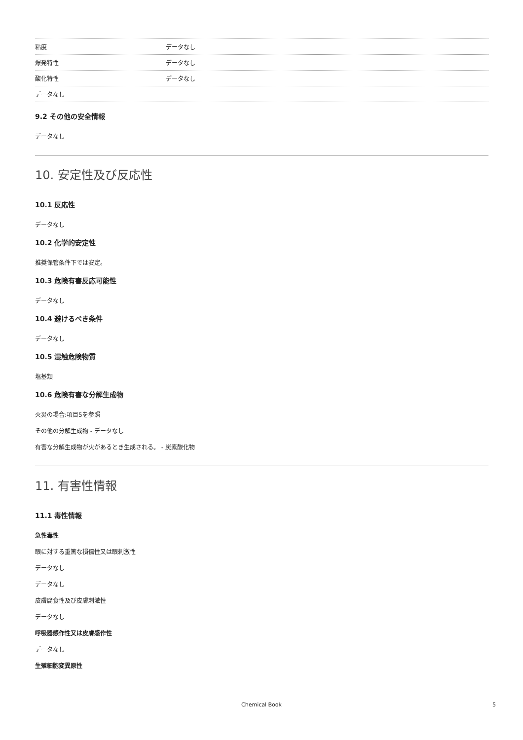| 粘度 | データなし |
| 爆発特性 | データなし |
| 酸化特性 | データなし |
| データなし | |
9.2 その他の安全情報
データなし
10. 安定性及び反応性
10.1 反応性
データなし
10.2 化学的安定性
推奨保管条件下では安定。
10.3 危険有害反応可能性
データなし
10.4 避けるべき条件
データなし
10.5 混触危険物質
塩基類
10.6 危険有害な分解生成物
火災の場合:項目5を参照
その他の分解生成物 - データなし
有害な分解生成物が火があるとき生成される。 - 炭素酸化物
11. 有害性情報
11.1 毒性情報
急性毒性
眼に対する重篤な損傷性又は眼刺激性
データなし
データなし
皮膚腐食性及び皮膚刺激性
データなし
呼吸器感作性又は皮膚感作性
データなし
生殖細胞変異原性
Chemical Book 5